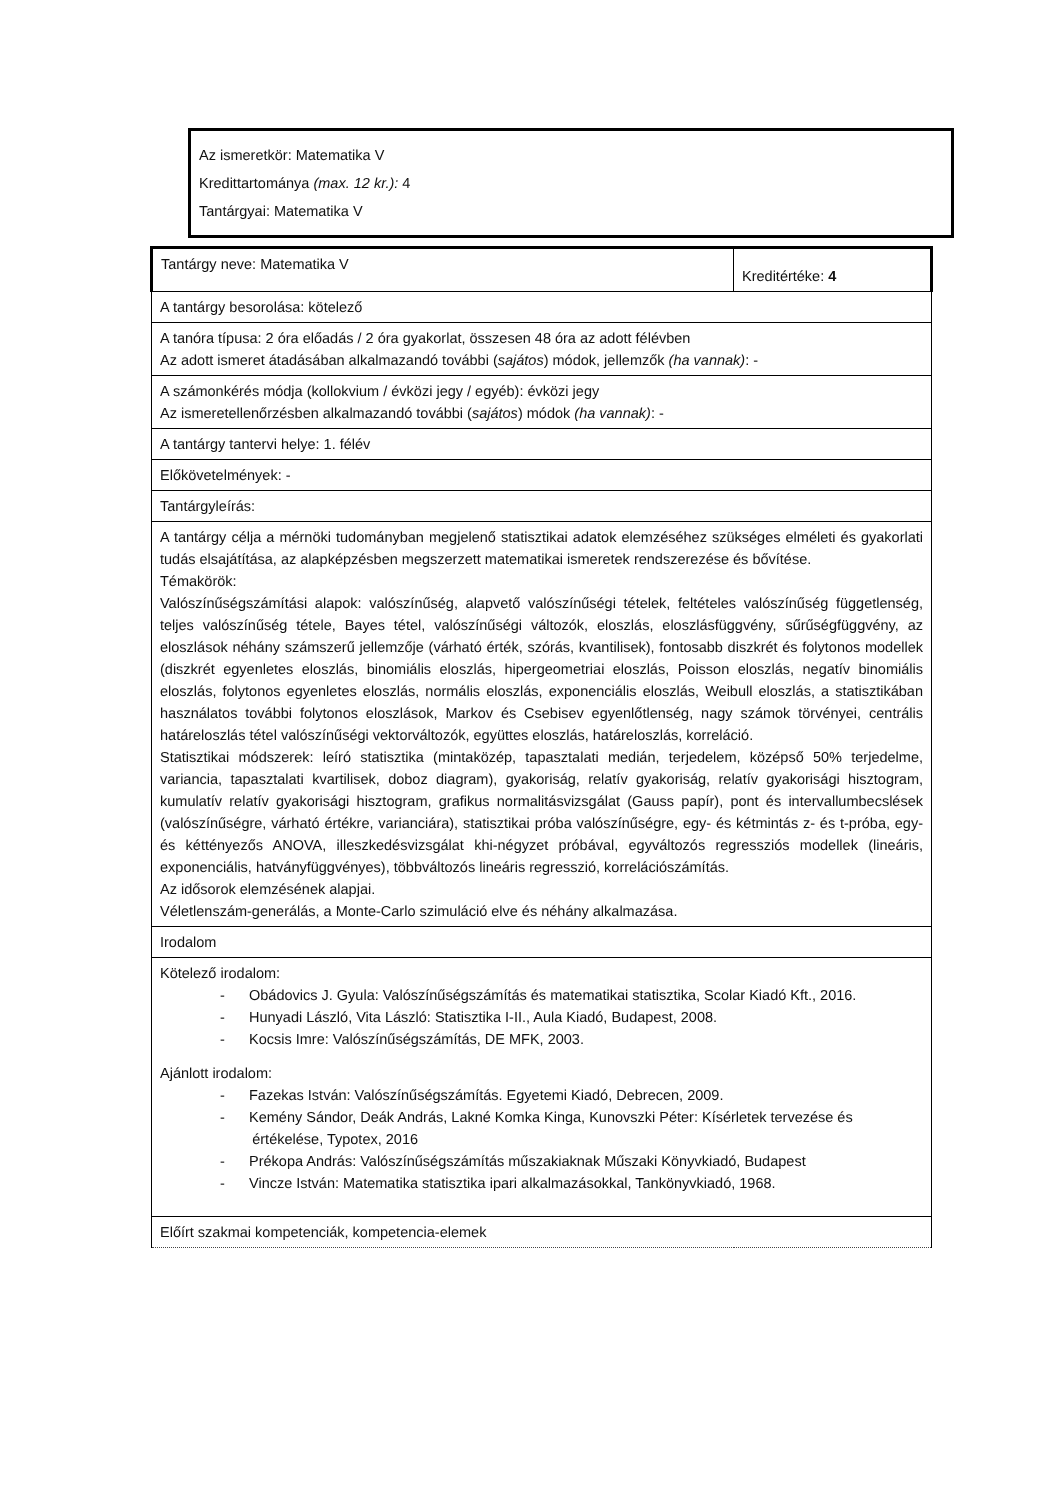Az ismeretkör: Matematika V
Kredittartománya (max. 12 kr.): 4
Tantárgyai: Matematika V
| Tantárgy neve: Matematika V | Kreditértéke: 4 |
| A tantárgy besorolása: kötelező | |
| A tanóra típusa: 2 óra előadás / 2 óra gyakorlat, összesen 48 óra az adott félévben Az adott ismeret átadásában alkalmazandó további ( sajátos ) módok, jellemzők (ha vannak) : - | |
| A számonkérés módja (kollokvium / évközi jegy / egyéb): évközi jegy Az ismeretellenőrzésben alkalmazandó további ( sajátos ) módok (ha vannak) : - | |
| A tantárgy tantervi helye: 1. félév | |
| Előkövetelmények: - | |
| Tantárgyleírás: | |
| A tantárgy célja a mérnöki tudományban megjelenő statisztikai adatok elemzéséhez szükséges elméleti és gyakorlati tudás elsajátítása, az alapképzésben megszerzett matematikai ismeretek rendszerezése és bővítése. Témakörök: Valószínűségszámítási alapok: valószínűség, alapvető valószínűségi tételek, feltételes valószínűség függetlenség, teljes valószínűség tétele, Bayes tétel, valószínűségi változók, eloszlás, eloszlásfüggvény, sűrűségfüggvény, az eloszlások néhány számszerű jellemzője (várható érték, szórás, kvantilisek), fontosabb diszkrét és folytonos modellek (diszkrét egyenletes eloszlás, binomiális eloszlás, hipergeometriai eloszlás, Poisson eloszlás, negatív binomiális eloszlás, folytonos egyenletes eloszlás, normális eloszlás, exponenciális eloszlás, Weibull eloszlás, a statisztikában használatos további folytonos eloszlások, Markov és Csebisev egyenlőtlenség, nagy számok törvényei, centrális határeloszlás tétel valószínűségi vektorváltozók, együttes eloszlás, határeloszlás, korreláció. Statisztikai módszerek: leíró statisztika (mintaközép, tapasztalati medián, terjedelem, középső 50% terjedelme, variancia, tapasztalati kvartilisek, doboz diagram), gyakoriság, relatív gyakoriság, relatív gyakorisági hisztogram, kumulatív relatív gyakorisági hisztogram, grafikus normalitásvizsgálat (Gauss papír), pont és intervallumbecslések (valószínűségre, várható értékre, varianciára), statisztikai próba valószínűségre, egy- és kétmintás z- és t-próba, egy- és kéttényezős ANOVA, illeszkedésvizsgálat khi-négyzet próbával, egyváltozós regressziós modellek (lineáris, exponenciális, hatványfüggvényes), többváltozós lineáris regresszió, korrelációszámítás. Az idősorok elemzésének alapjai. Véletlenszám-generálás, a Monte-Carlo szimuláció elve és néhány alkalmazása. | |
| Irodalom | |
| Kötelező irodalom: - Obádovics J. Gyula: Valószínűségszámítás és matematikai statisztika, Scolar Kiadó Kft., 2016. - Hunyadi László, Vita László: Statisztika I-II., Aula Kiadó, Budapest, 2008. - Kocsis Imre: Valószínűségszámítás, DE MFK, 2003. Ajánlott irodalom: - Fazekas István: Valószínűségszámítás. Egyetemi Kiadó, Debrecen, 2009. - Kemény Sándor, Deák András, Lakné Komka Kinga, Kunovszki Péter: Kísérletek tervezése és értékelése, Typotex, 2016 - Prékopa András: Valószínűségszámítás műszakiaknak Műszaki Könyvkiadó, Budapest - Vincze István: Matematika statisztika ipari alkalmazásokkal, Tankönyvkiadó, 1968. | |
| Előírt szakmai kompetenciák, kompetencia-elemek | |